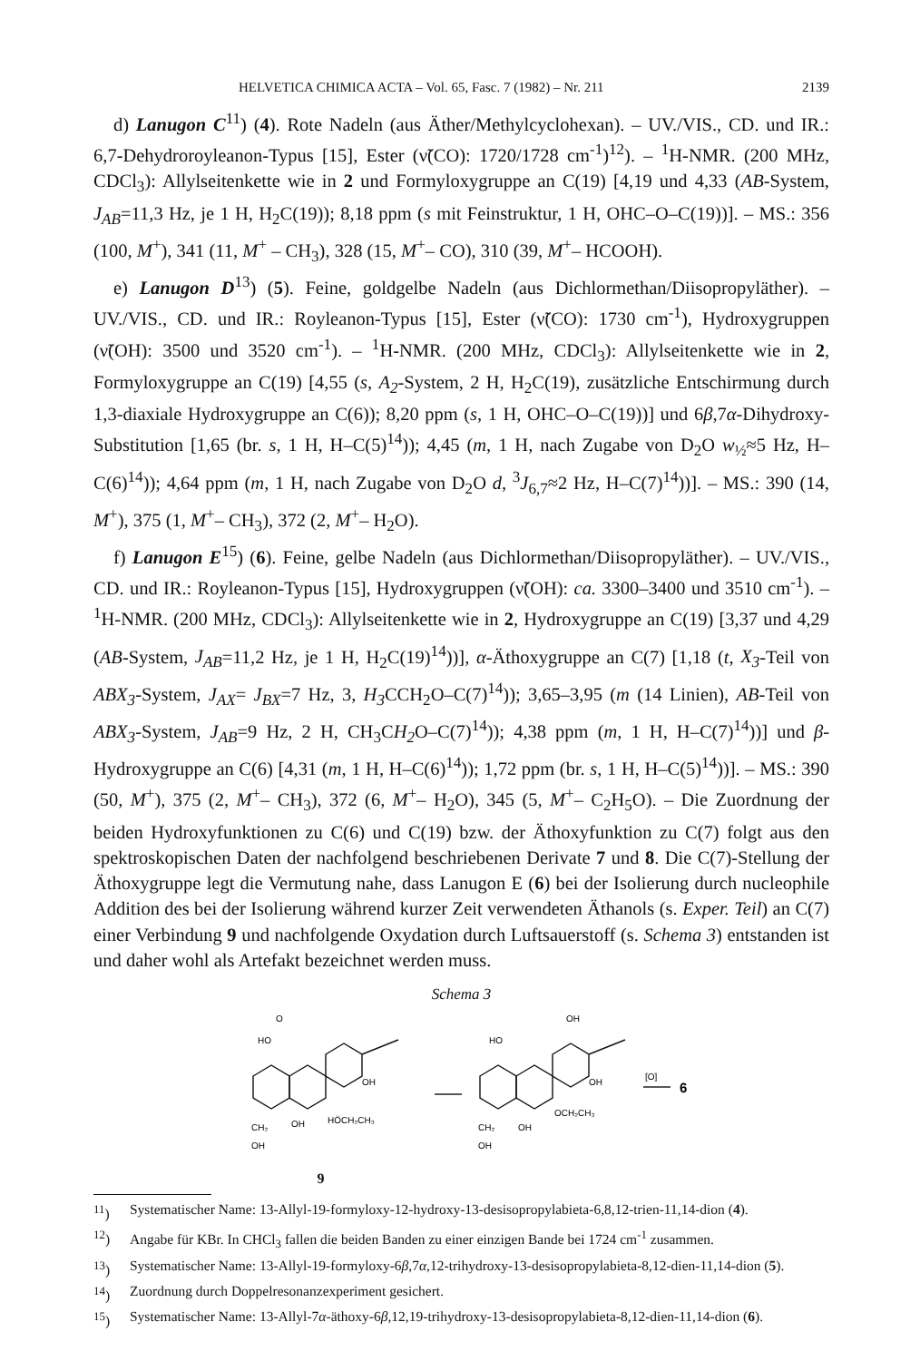HELVETICA CHIMICA ACTA – Vol. 65, Fasc. 7 (1982) – Nr. 211 2139
d) Lanugon C<sup>11</sup>) (4). Rote Nadeln (aus Äther/Methylcyclohexan). – UV./VIS., CD. und IR.: 6,7-Dehydroroyleanon-Typus [15], Ester (ν̃(CO): 1720/1728 cm<sup>-1</sup>)<sup>12</sup>). – <sup>1</sup>H-NMR. (200 MHz, CDCl<sub>3</sub>): Allylseitenkette wie in 2 und Formyloxygruppe an C(19) [4,19 und 4,33 (AB-System, J<sub>AB</sub>=11,3 Hz, je 1 H, H<sub>2</sub>C(19)); 8,18 ppm (s mit Feinstruktur, 1 H, OHC–O–C(19))]. – MS.: 356 (100, M<sup>+</sup>), 341 (11, M<sup>+</sup> – CH<sub>3</sub>), 328 (15, M<sup>+</sup>– CO), 310 (39, M<sup>+</sup>– HCOOH).
e) Lanugon D<sup>13</sup>) (5). Feine, goldgelbe Nadeln (aus Dichlormethan/Diisopropyläther). – UV./VIS., CD. und IR.: Royleanon-Typus [15], Ester (ν̃(CO): 1730 cm<sup>-1</sup>), Hydroxygruppen (ν̃(OH): 3500 und 3520 cm<sup>-1</sup>). – <sup>1</sup>H-NMR. (200 MHz, CDCl<sub>3</sub>): Allylseitenkette wie in 2, Formyloxygruppe an C(19) [4,55 (s, A<sub>2</sub>-System, 2 H, H<sub>2</sub>C(19), zusätzliche Entschirmung durch 1,3-diaxiale Hydroxygruppe an C(6)); 8,20 ppm (s, 1 H, OHC–O–C(19))] und 6β,7α-Dihydroxy-Substitution [1,65 (br. s, 1 H, H–C(5)<sup>14</sup>)); 4,45 (m, 1 H, nach Zugabe von D<sub>2</sub>O w<sub>½</sub>≈5 Hz, H–C(6)<sup>14</sup>)); 4,64 ppm (m, 1 H, nach Zugabe von D<sub>2</sub>O d, <sup>3</sup>J<sub>6,7</sub>≈2 Hz, H–C(7)<sup>14</sup>))]. – MS.: 390 (14, M<sup>+</sup>), 375 (1, M<sup>+</sup>– CH<sub>3</sub>), 372 (2, M<sup>+</sup>– H<sub>2</sub>O).
f) Lanugon E<sup>15</sup>) (6). Feine, gelbe Nadeln (aus Dichlormethan/Diisopropyläther). – UV./VIS., CD. und IR.: Royleanon-Typus [15], Hydroxygruppen (ν̃(OH): ca. 3300–3400 und 3510 cm<sup>-1</sup>). – <sup>1</sup>H-NMR. (200 MHz, CDCl<sub>3</sub>): Allylseitenkette wie in 2, Hydroxygruppe an C(19) [3,37 und 4,29 (AB-System, J<sub>AB</sub>=11,2 Hz, je 1 H, H<sub>2</sub>C(19)<sup>14</sup>))], α-Äthoxygruppe an C(7) [1,18 (t, X<sub>3</sub>-Teil von ABX<sub>3</sub>-System, J<sub>AX</sub>= J<sub>BX</sub>=7 Hz, 3, H<sub>3</sub> CCH<sub>2</sub>O–C(7)<sup>14</sup>)); 3,65–3,95 (m (14 Linien), AB-Teil von ABX<sub>3</sub>-System, J<sub>AB</sub>=9 Hz, 2 H, CH<sub>3</sub>CH<sub>2</sub> O–C(7)<sup>14</sup>)); 4,38 ppm (m, 1 H, H–C(7)<sup>14</sup>))] und β-Hydroxygruppe an C(6) [4,31 (m, 1 H, H–C(6)<sup>14</sup>)); 1,72 ppm (br. s, 1 H, H–C(5)<sup>14</sup>))]. – MS.: 390 (50, M<sup>+</sup>), 375 (2, M<sup>+</sup>– CH<sub>3</sub>), 372 (6, M<sup>+</sup>– H<sub>2</sub>O), 345 (5, M<sup>+</sup>– C<sub>2</sub>H<sub>5</sub>O). – Die Zuordnung der beiden Hydroxyfunktionen zu C(6) und C(19) bzw. der Äthoxyfunktion zu C(7) folgt aus den spektroskopischen Daten der nachfolgend beschriebenen Derivate 7 und 8. Die C(7)-Stellung der Äthoxygruppe legt die Vermutung nahe, dass Lanugon E (6) bei der Isolierung durch nucleophile Addition des bei der Isolierung während kurzer Zeit verwendeten Äthanols (s. Exper. Teil) an C(7) einer Verbindung 9 und nachfolgende Oxydation durch Luftsauerstoff (s. Schema 3) entstanden ist und daher wohl als Artefakt bezeichnet werden muss.
Schema 3
O
HO
OH
HÖCH₂CH₃
OH
CH₂
OH
OH
HO
OH
OCH₂CH₃
OH
CH₂
OH
[O]
6
9
<sup>11</sup>) Systematischer Name: 13-Allyl-19-formyloxy-12-hydroxy-13-desisopropylabieta-6,8,12-trien-11,14-dion (4).
<sup>12</sup>) Angabe für KBr. In CHCl<sub>3</sub> fallen die beiden Banden zu einer einzigen Bande bei 1724 cm<sup>-1</sup> zusammen.
<sup>13</sup>) Systematischer Name: 13-Allyl-19-formyloxy-6β,7α,12-trihydroxy-13-desisopropylabieta-8,12-dien-11,14-dion (5).
<sup>14</sup>) Zuordnung durch Doppelresonanzexperiment gesichert.
<sup>15</sup>) Systematischer Name: 13-Allyl-7α-äthoxy-6β,12,19-trihydroxy-13-desisopropylabieta-8,12-dien-11,14-dion (6).